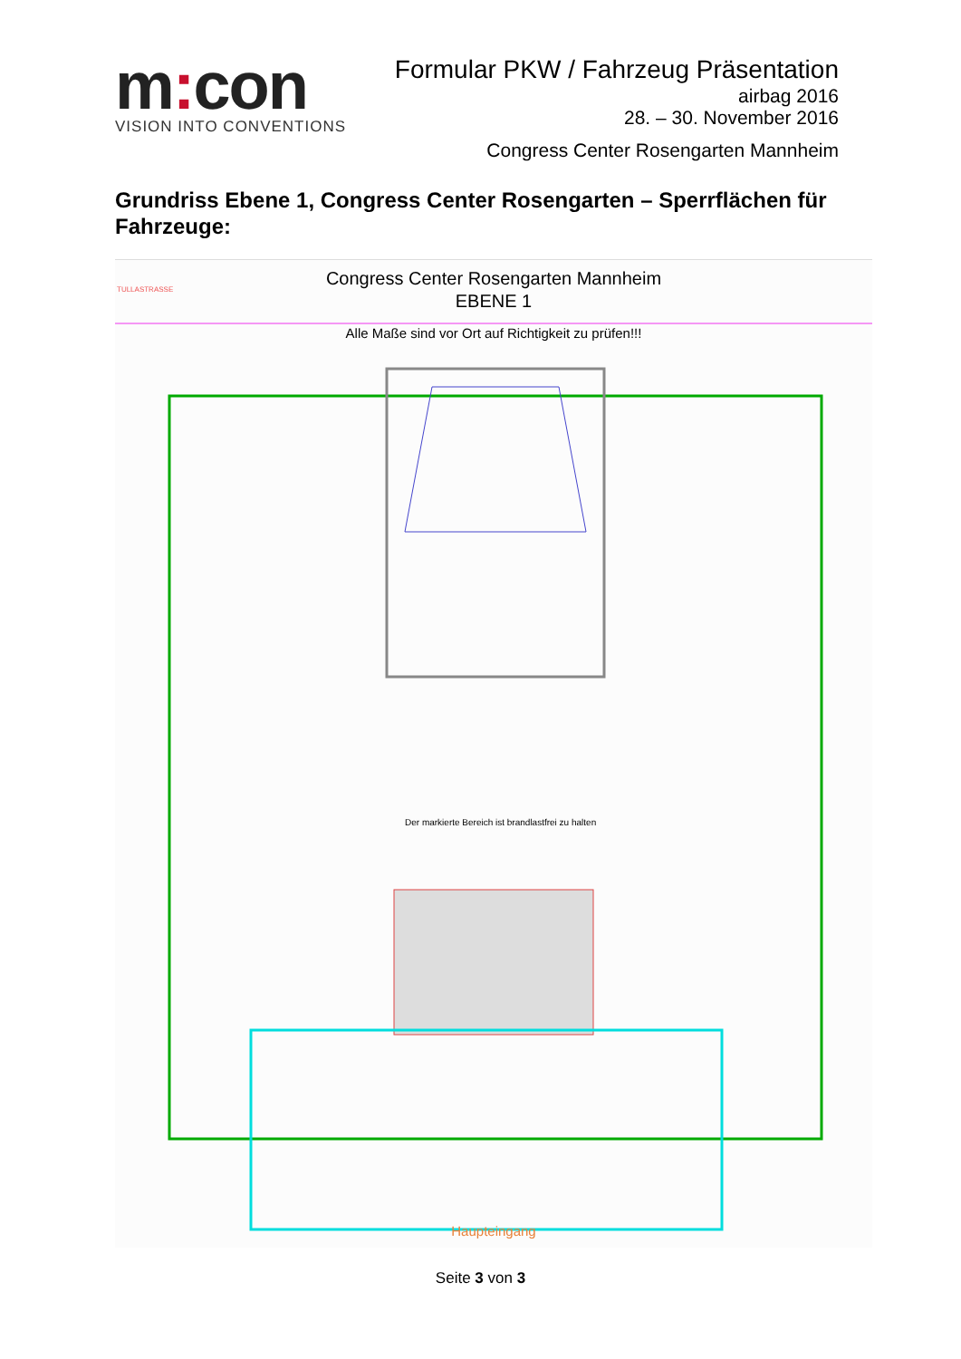m: con
VISION INTO CONVENTIONS
Formular PKW / Fahrzeug Präsentation
airbag 2016
28. – 30. November 2016
Congress Center Rosengarten Mannheim
Grundriss Ebene 1, Congress Center Rosengarten – Sperrflächen für Fahrzeuge:
TULLASTRASSE
Congress Center Rosengarten Mannheim
EBENE 1
Alle Maße sind vor Ort auf Richtigkeit zu prüfen!!!
Der markierte Bereich ist brandlastfrei zu halten
Haupteingang
Seite 3 von 3